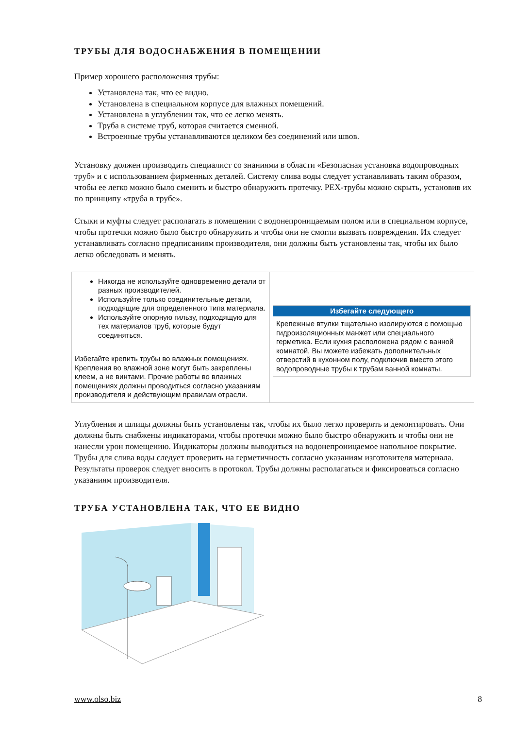ТРУБЫ ДЛЯ ВОДОСНАБЖЕНИЯ В ПОМЕЩЕНИИ
Пример хорошего расположения трубы:
Установлена так, что ее видно.
Установлена в специальном корпусе для влажных помещений.
Установлена в углублении так, что ее легко менять.
Труба в системе труб, которая считается сменной.
Встроенные трубы устанавливаются целиком без соединений или швов.
Установку должен производить специалист со знаниями в области «Безопасная установка водопроводных труб» и с использованием фирменных деталей. Систему слива воды следует устанавливать таким образом, чтобы ее легко можно было сменить и быстро обнаружить протечку. PEX-трубы можно скрыть, установив их по принципу «труба в трубе».
Стыки и муфты следует располагать в помещении с водонепроницаемым полом или в специальном корпусе, чтобы протечки можно было быстро обнаружить и чтобы они не смогли вызвать повреждения. Их следует устанавливать согласно предписаниям производителя, они должны быть установлены так, чтобы их было легко обследовать и менять.
| Никогда не используйте одновременно детали от разных производителей. Используйте только соединительные детали, подходящие для определенного типа материала. Используйте опорную гильзу, подходящую для тех материалов труб, которые будут соединяться. Избегайте крепить трубы во влажных помещениях. Крепления во влажной зоне могут быть закреплены клеем, а не винтами. Прочие работы во влажных помещениях должны проводиться согласно указаниям производителя и действующим правилам отрасли. | Избегайте следующего Крепежные втулки тщательно изолируются с помощью гидроизоляционных манжет или специального герметика. Если кухня расположена рядом с ванной комнатой, Вы можете избежать дополнительных отверстий в кухонном полу, подключив вместо этого водопроводные трубы к трубам ванной комнаты. |
Углубления и шлицы должны быть установлены так, чтобы их было легко проверять и демонтировать. Они должны быть снабжены индикаторами, чтобы протечки можно было быстро обнаружить и чтобы они не нанесли урон помещению. Индикаторы должны выводиться на водонепроницаемое напольное покрытие. Трубы для слива воды следует проверить на герметичность согласно указаниям изготовителя материала. Результаты проверок следует вносить в протокол. Трубы должны располагаться и фиксироваться согласно указаниям производителя.
ТРУБА УСТАНОВЛЕНА ТАК, ЧТО ЕЕ ВИДНО
www.olso.biz 8